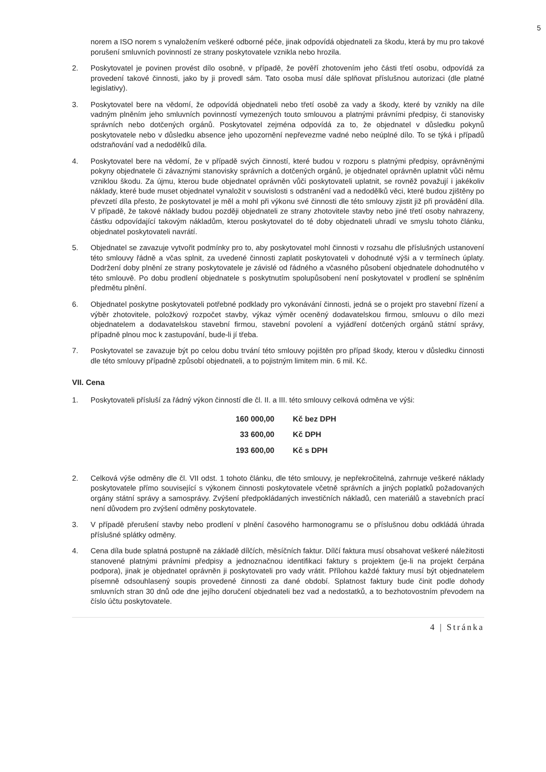5
norem a ISO norem s vynaložením veškeré odborné péče, jinak odpovídá objednateli za škodu, která by mu pro takové porušení smluvních povinností ze strany poskytovatele vznikla nebo hrozila.
2. Poskytovatel je povinen provést dílo osobně, v případě, že pověří zhotovením jeho části třetí osobu, odpovídá za provedení takové činnosti, jako by ji provedl sám. Tato osoba musí dále splňovat příslušnou autorizaci (dle platné legislativy).
3. Poskytovatel bere na vědomí, že odpovídá objednateli nebo třetí osobě za vady a škody, které by vznikly na díle vadným plněním jeho smluvních povinností vymezených touto smlouvou a platnými právními předpisy, či stanovisky správních nebo dotčených orgánů. Poskytovatel zejména odpovídá za to, že objednatel v důsledku pokynů poskytovatele nebo v důsledku absence jeho upozornění nepřevezme vadné nebo neúplné dílo. To se týká i případů odstraňování vad a nedodělků díla.
4. Poskytovatel bere na vědomí, že v případě svých činností, které budou v rozporu s platnými předpisy, oprávněnými pokyny objednatele či závaznými stanovisky správních a dotčených orgánů, je objednatel oprávněn uplatnit vůči němu vzniklou škodu. Za újmu, kterou bude objednatel oprávněn vůči poskytovateli uplatnit, se rovněž považují i jakékoliv náklady, které bude muset objednatel vynaložit v souvislosti s odstranění vad a nedodělků věci, které budou zjištěny po převzetí díla přesto, že poskytovatel je měl a mohl při výkonu své činnosti dle této smlouvy zjistit již při provádění díla. V případě, že takové náklady budou později objednateli ze strany zhotovitele stavby nebo jiné třetí osoby nahrazeny, částku odpovídající takovým nákladům, kterou poskytovatel do té doby objednateli uhradí ve smyslu tohoto článku, objednatel poskytovateli navrátí.
5. Objednatel se zavazuje vytvořit podmínky pro to, aby poskytovatel mohl činnosti v rozsahu dle příslušných ustanovení této smlouvy řádně a včas splnit, za uvedené činnosti zaplatit poskytovateli v dohodnuté výši a v termínech úplaty. Dodržení doby plnění ze strany poskytovatele je závislé od řádného a včasného působení objednatele dohodnutého v této smlouvě. Po dobu prodlení objednatele s poskytnutím spolupůsobení není poskytovatel v prodlení se splněním předmětu plnění.
6. Objednatel poskytne poskytovateli potřebné podklady pro vykonávání činnosti, jedná se o projekt pro stavební řízení a výběr zhotovitele, položkový rozpočet stavby, výkaz výměr oceněný dodavatelskou firmou, smlouvu o dílo mezi objednatelem a dodavatelskou stavební firmou, stavební povolení a vyjádření dotčených orgánů státní správy, případně plnou moc k zastupování, bude-li jí třeba.
7. Poskytovatel se zavazuje být po celou dobu trvání této smlouvy pojištěn pro případ škody, kterou v důsledku činnosti dle této smlouvy případně způsobí objednateli, a to pojistným limitem min. 6 mil. Kč.
VII. Cena
1. Poskytovateli přísluší za řádný výkon činností dle čl. II. a III. této smlouvy celková odměna ve výši:
| 160 000,00 | Kč bez DPH |
| 33 600,00 | Kč DPH |
| 193 600,00 | Kč s DPH |
2. Celková výše odměny dle čl. VII odst. 1 tohoto článku, dle této smlouvy, je nepřekročitelná, zahrnuje veškeré náklady poskytovatele přímo související s výkonem činnosti poskytovatele včetně správních a jiných poplatků požadovaných orgány státní správy a samosprávy. Zvýšení předpokládaných investičních nákladů, cen materiálů a stavebních prací není důvodem pro zvýšení odměny poskytovatele.
3. V případě přerušení stavby nebo prodlení v plnění časového harmonogramu se o příslušnou dobu odkládá úhrada příslušné splátky odměny.
4. Cena díla bude splatná postupně na základě dílčích, měsíčních faktur. Dílčí faktura musí obsahovat veškeré náležitosti stanovené platnými právními předpisy a jednoznačnou identifikaci faktury s projektem (je-li na projekt čerpána podpora), jinak je objednatel oprávněn ji poskytovateli pro vady vrátit. Přílohou každé faktury musí být objednatelem písemně odsouhlasený soupis provedené činnosti za dané období. Splatnost faktury bude činit podle dohody smluvních stran 30 dnů ode dne jejího doručení objednateli bez vad a nedostatků, a to bezhotovostním převodem na číslo účtu poskytovatele.
4 | Stránka